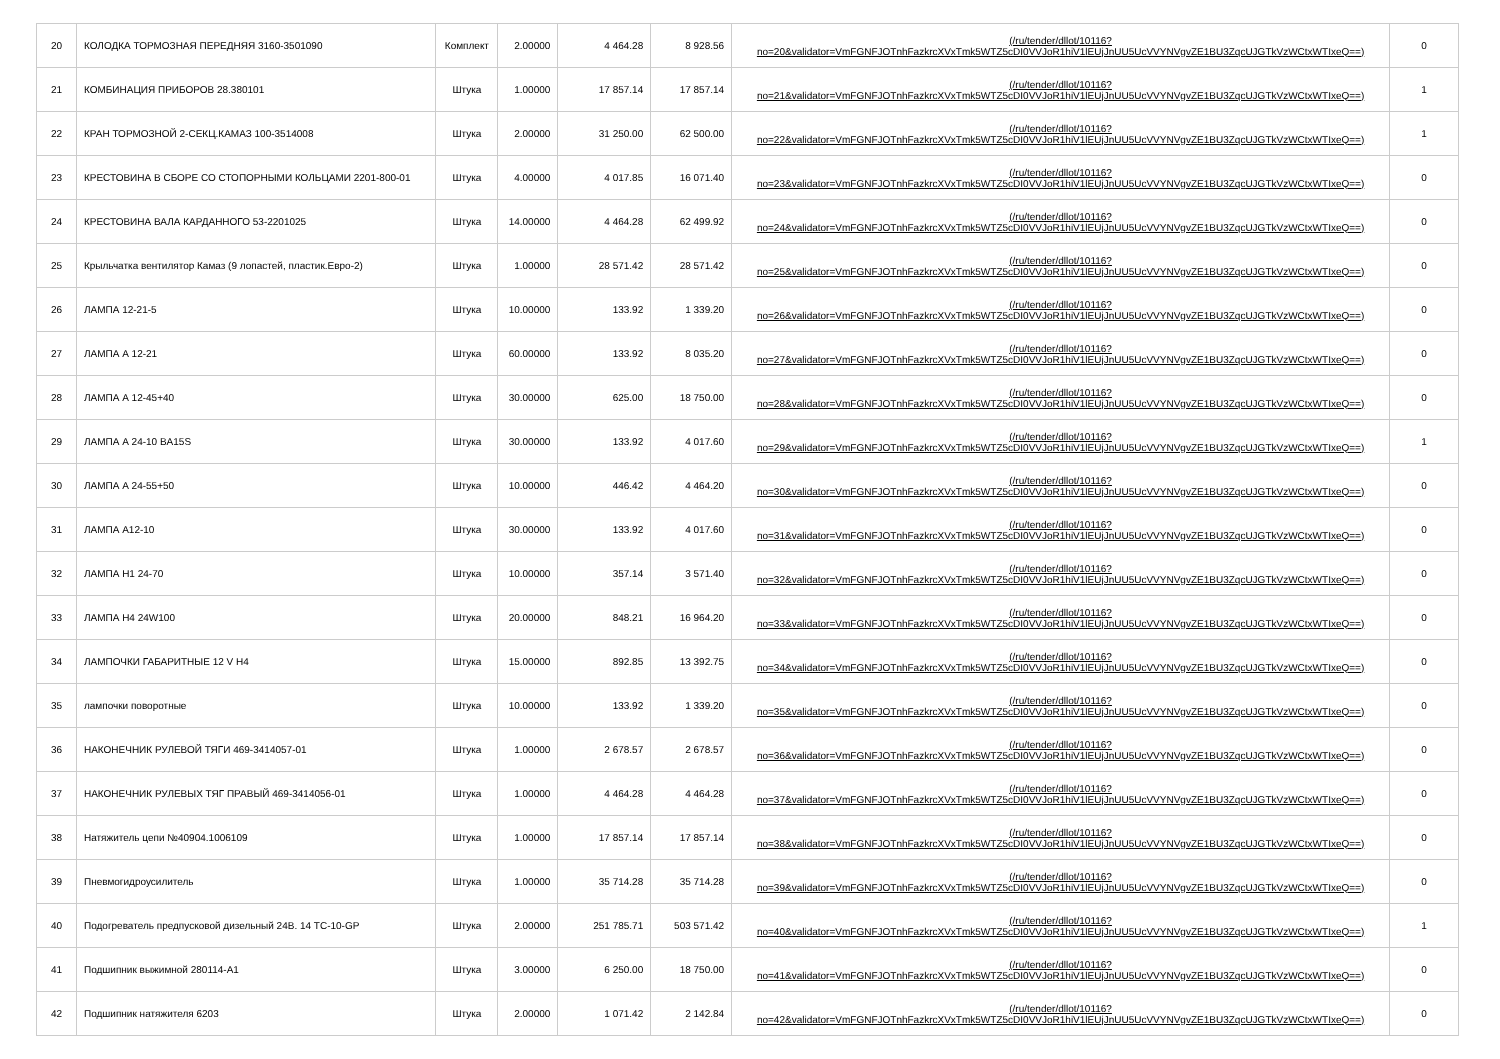| 20 | КОЛОДКА ТОРМОЗНАЯ ПЕРЕДНЯЯ 3160-3501090 | Комплект | 2.00000 | 4 464.28 | 8 928.56 | (/ru/tender/dllot/10116? no=20&validator=VmFGNFJOTnhFazkrcXVxTmk5WTZ5cDI0VVJoR1hiV1lEUjJnUU5UcVVYNVgvZE1BU3ZqcUJGTkVzWCtxWTIxeQ==) | 0 |
| 21 | КОМБИНАЦИЯ ПРИБОРОВ 28.380101 | Штука | 1.00000 | 17 857.14 | 17 857.14 | (/ru/tender/dllot/10116? no=21&validator=VmFGNFJOTnhFazkrcXVxTmk5WTZ5cDI0VVJoR1hiV1lEUjJnUU5UcVVYNVgvZE1BU3ZqcUJGTkVzWCtxWTIxeQ==) | 1 |
| 22 | КРАН ТОРМОЗНОЙ 2-СЕКЦ.КАМАЗ 100-3514008 | Штука | 2.00000 | 31 250.00 | 62 500.00 | (/ru/tender/dllot/10116? no=22&validator=VmFGNFJOTnhFazkrcXVxTmk5WTZ5cDI0VVJoR1hiV1lEUjJnUU5UcVVYNVgvZE1BU3ZqcUJGTkVzWCtxWTIxeQ==) | 1 |
| 23 | КРЕСТОВИНА В СБОРЕ СО СТОПОРНЫМИ КОЛЬЦАМИ 2201-800-01 | Штука | 4.00000 | 4 017.85 | 16 071.40 | (/ru/tender/dllot/10116? no=23&validator=VmFGNFJOTnhFazkrcXVxTmk5WTZ5cDI0VVJoR1hiV1lEUjJnUU5UcVVYNVgvZE1BU3ZqcUJGTkVzWCtxWTIxeQ==) | 0 |
| 24 | КРЕСТОВИНА ВАЛА КАРДАННОГО 53-2201025 | Штука | 14.00000 | 4 464.28 | 62 499.92 | (/ru/tender/dllot/10116? no=24&validator=VmFGNFJOTnhFazkrcXVxTmk5WTZ5cDI0VVJoR1hiV1lEUjJnUU5UcVVYNVgvZE1BU3ZqcUJGTkVzWCtxWTIxeQ==) | 0 |
| 25 | Крыльчатка вентилятор Камаз (9 лопастей, пластик.Евро-2) | Штука | 1.00000 | 28 571.42 | 28 571.42 | (/ru/tender/dllot/10116? no=25&validator=VmFGNFJOTnhFazkrcXVxTmk5WTZ5cDI0VVJoR1hiV1lEUjJnUU5UcVVYNVgvZE1BU3ZqcUJGTkVzWCtxWTIxeQ==) | 0 |
| 26 | ЛАМПА 12-21-5 | Штука | 10.00000 | 133.92 | 1 339.20 | (/ru/tender/dllot/10116? no=26&validator=VmFGNFJOTnhFazkrcXVxTmk5WTZ5cDI0VVJoR1hiV1lEUjJnUU5UcVVYNVgvZE1BU3ZqcUJGTkVzWCtxWTIxeQ==) | 0 |
| 27 | ЛАМПА А 12-21 | Штука | 60.00000 | 133.92 | 8 035.20 | (/ru/tender/dllot/10116? no=27&validator=VmFGNFJOTnhFazkrcXVxTmk5WTZ5cDI0VVJoR1hiV1lEUjJnUU5UcVVYNVgvZE1BU3ZqcUJGTkVzWCtxWTIxeQ==) | 0 |
| 28 | ЛАМПА А 12-45+40 | Штука | 30.00000 | 625.00 | 18 750.00 | (/ru/tender/dllot/10116? no=28&validator=VmFGNFJOTnhFazkrcXVxTmk5WTZ5cDI0VVJoR1hiV1lEUjJnUU5UcVVYNVgvZE1BU3ZqcUJGTkVzWCtxWTIxeQ==) | 0 |
| 29 | ЛАМПА А 24-10 BA15S | Штука | 30.00000 | 133.92 | 4 017.60 | (/ru/tender/dllot/10116? no=29&validator=VmFGNFJOTnhFazkrcXVxTmk5WTZ5cDI0VVJoR1hiV1lEUjJnUU5UcVVYNVgvZE1BU3ZqcUJGTkVzWCtxWTIxeQ==) | 1 |
| 30 | ЛАМПА А 24-55+50 | Штука | 10.00000 | 446.42 | 4 464.20 | (/ru/tender/dllot/10116? no=30&validator=VmFGNFJOTnhFazkrcXVxTmk5WTZ5cDI0VVJoR1hiV1lEUjJnUU5UcVVYNVgvZE1BU3ZqcUJGTkVzWCtxWTIxeQ==) | 0 |
| 31 | ЛАМПА А12-10 | Штука | 30.00000 | 133.92 | 4 017.60 | (/ru/tender/dllot/10116? no=31&validator=VmFGNFJOTnhFazkrcXVxTmk5WTZ5cDI0VVJoR1hiV1lEUjJnUU5UcVVYNVgvZE1BU3ZqcUJGTkVzWCtxWTIxeQ==) | 0 |
| 32 | ЛАМПА Н1 24-70 | Штука | 10.00000 | 357.14 | 3 571.40 | (/ru/tender/dllot/10116? no=32&validator=VmFGNFJOTnhFazkrcXVxTmk5WTZ5cDI0VVJoR1hiV1lEUjJnUU5UcVVYNVgvZE1BU3ZqcUJGTkVzWCtxWTIxeQ==) | 0 |
| 33 | ЛАМПА Н4 24W100 | Штука | 20.00000 | 848.21 | 16 964.20 | (/ru/tender/dllot/10116? no=33&validator=VmFGNFJOTnhFazkrcXVxTmk5WTZ5cDI0VVJoR1hiV1lEUjJnUU5UcVVYNVgvZE1BU3ZqcUJGTkVzWCtxWTIxeQ==) | 0 |
| 34 | ЛАМПОЧКИ ГАБАРИТНЫЕ 12 V Н4 | Штука | 15.00000 | 892.85 | 13 392.75 | (/ru/tender/dllot/10116? no=34&validator=VmFGNFJOTnhFazkrcXVxTmk5WTZ5cDI0VVJoR1hiV1lEUjJnUU5UcVVYNVgvZE1BU3ZqcUJGTkVzWCtxWTIxeQ==) | 0 |
| 35 | лампочки поворотные | Штука | 10.00000 | 133.92 | 1 339.20 | (/ru/tender/dllot/10116? no=35&validator=VmFGNFJOTnhFazkrcXVxTmk5WTZ5cDI0VVJoR1hiV1lEUjJnUU5UcVVYNVgvZE1BU3ZqcUJGTkVzWCtxWTIxeQ==) | 0 |
| 36 | НАКОНЕЧНИК РУЛЕВОЙ ТЯГИ 469-3414057-01 | Штука | 1.00000 | 2 678.57 | 2 678.57 | (/ru/tender/dllot/10116? no=36&validator=VmFGNFJOTnhFazkrcXVxTmk5WTZ5cDI0VVJoR1hiV1lEUjJnUU5UcVVYNVgvZE1BU3ZqcUJGTkVzWCtxWTIxeQ==) | 0 |
| 37 | НАКОНЕЧНИК РУЛЕВЫХ ТЯГ ПРАВЫЙ 469-3414056-01 | Штука | 1.00000 | 4 464.28 | 4 464.28 | (/ru/tender/dllot/10116? no=37&validator=VmFGNFJOTnhFazkrcXVxTmk5WTZ5cDI0VVJoR1hiV1lEUjJnUU5UcVVYNVgvZE1BU3ZqcUJGTkVzWCtxWTIxeQ==) | 0 |
| 38 | Натяжитель цепи №40904.1006109 | Штука | 1.00000 | 17 857.14 | 17 857.14 | (/ru/tender/dllot/10116? no=38&validator=VmFGNFJOTnhFazkrcXVxTmk5WTZ5cDI0VVJoR1hiV1lEUjJnUU5UcVVYNVgvZE1BU3ZqcUJGTkVzWCtxWTIxeQ==) | 0 |
| 39 | Пневмогидроусилитель | Штука | 1.00000 | 35 714.28 | 35 714.28 | (/ru/tender/dllot/10116? no=39&validator=VmFGNFJOTnhFazkrcXVxTmk5WTZ5cDI0VVJoR1hiV1lEUjJnUU5UcVVYNVgvZE1BU3ZqcUJGTkVzWCtxWTIxeQ==) | 0 |
| 40 | Подогреватель предпусковой дизельный 24В. 14 ТС-10-GP | Штука | 2.00000 | 251 785.71 | 503 571.42 | (/ru/tender/dllot/10116? no=40&validator=VmFGNFJOTnhFazkrcXVxTmk5WTZ5cDI0VVJoR1hiV1lEUjJnUU5UcVVYNVgvZE1BU3ZqcUJGTkVzWCtxWTIxeQ==) | 1 |
| 41 | Подшипник выжимной 280114-А1 | Штука | 3.00000 | 6 250.00 | 18 750.00 | (/ru/tender/dllot/10116? no=41&validator=VmFGNFJOTnhFazkrcXVxTmk5WTZ5cDI0VVJoR1hiV1lEUjJnUU5UcVVYNVgvZE1BU3ZqcUJGTkVzWCtxWTIxeQ==) | 0 |
| 42 | Подшипник натяжителя 6203 | Штука | 2.00000 | 1 071.42 | 2 142.84 | (/ru/tender/dllot/10116? no=42&validator=VmFGNFJOTnhFazkrcXVxTmk5WTZ5cDI0VVJoR1hiV1lEUjJnUU5UcVVYNVgvZE1BU3ZqcUJGTkVzWCtxWTIxeQ==) | 0 |